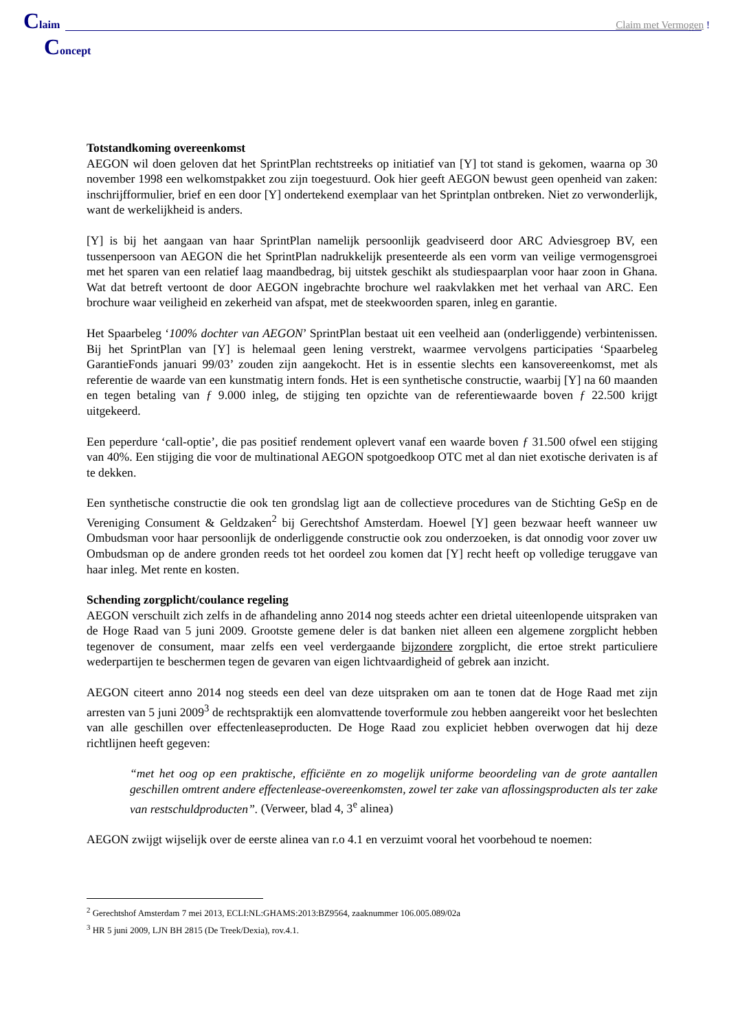Claim
Claim met Vermogen !
Concept
Totstandkoming overeenkomst
AEGON wil doen geloven dat het SprintPlan rechtstreeks op initiatief van [Y] tot stand is gekomen, waarna op 30 november 1998 een welkomstpakket zou zijn toegestuurd. Ook hier geeft AEGON bewust geen openheid van zaken: inschrijfformulier, brief en een door [Y] ondertekend exemplaar van het Sprintplan ontbreken. Niet zo verwonderlijk, want de werkelijkheid is anders.
[Y] is bij het aangaan van haar SprintPlan namelijk persoonlijk geadviseerd door ARC Adviesgroep BV, een tussenpersoon van AEGON die het SprintPlan nadrukkelijk presenteerde als een vorm van veilige vermogensgroei met het sparen van een relatief laag maandbedrag, bij uitstek geschikt als studiespaarplan voor haar zoon in Ghana. Wat dat betreft vertoont de door AEGON ingebrachte brochure wel raakvlakken met het verhaal van ARC. Een brochure waar veiligheid en zekerheid van afspat, met de steekwoorden sparen, inleg en garantie.
Het Spaarbeleg ‘100% dochter van AEGON’ SprintPlan bestaat uit een veelheid aan (onderliggende) verbintenissen. Bij het SprintPlan van [Y] is helemaal geen lening verstrekt, waarmee vervolgens participaties ‘Spaarbeleg GarantieFonds januari 99/03’ zouden zijn aangekocht. Het is in essentie slechts een kansovereenkomst, met als referentie de waarde van een kunstmatig intern fonds. Het is een synthetische constructie, waarbij [Y] na 60 maanden en tegen betaling van ƒ 9.000 inleg, de stijging ten opzichte van de referentiewaarde boven ƒ 22.500 krijgt uitgekeerd.
Een peperdure ‘call-optie’, die pas positief rendement oplevert vanaf een waarde boven ƒ 31.500 ofwel een stijging van 40%. Een stijging die voor de multinational AEGON spotgoedkoop OTC met al dan niet exotische derivaten is af te dekken.
Een synthetische constructie die ook ten grondslag ligt aan de collectieve procedures van de Stichting GeSp en de Vereniging Consument & Geldzaken<sup>2</sup> bij Gerechtshof Amsterdam. Hoewel [Y] geen bezwaar heeft wanneer uw Ombudsman voor haar persoonlijk de onderliggende constructie ook zou onderzoeken, is dat onnodig voor zover uw Ombudsman op de andere gronden reeds tot het oordeel zou komen dat [Y] recht heeft op volledige teruggave van haar inleg. Met rente en kosten.
Schending zorgplicht/coulance regeling
AEGON verschuilt zich zelfs in de afhandeling anno 2014 nog steeds achter een drietal uiteenlopende uitspraken van de Hoge Raad van 5 juni 2009. Grootste gemene deler is dat banken niet alleen een algemene zorgplicht hebben tegenover de consument, maar zelfs een veel verdergaande bijzondere zorgplicht, die ertoe strekt particuliere wederpartijen te beschermen tegen de gevaren van eigen lichtvaardigheid of gebrek aan inzicht.
AEGON citeert anno 2014 nog steeds een deel van deze uitspraken om aan te tonen dat de Hoge Raad met zijn arresten van 5 juni 2009<sup>3</sup> de rechtspraktijk een alomvattende toverformule zou hebben aangereikt voor het beslechten van alle geschillen over effectenleaseproducten. De Hoge Raad zou expliciet hebben overwogen dat hij deze richtlijnen heeft gegeven:
“met het oog op een praktische, efficiënte en zo mogelijk uniforme beoordeling van de grote aantallen geschillen omtrent andere effectenlease-overeenkomsten, zowel ter zake van aflossingsproducten als ter zake van restschuldproducten”. (Verweer, blad 4, 3<sup>e</sup> alinea)
AEGON zwijgt wijselijk over de eerste alinea van r.o 4.1 en verzuimt vooral het voorbehoud te noemen:
<sup>2</sup> Gerechtshof Amsterdam 7 mei 2013, ECLI:NL:GHAMS:2013:BZ9564, zaaknummer 106.005.089/02a
<sup>3</sup> HR 5 juni 2009, LJN BH 2815 (De Treek/Dexia), rov.4.1.